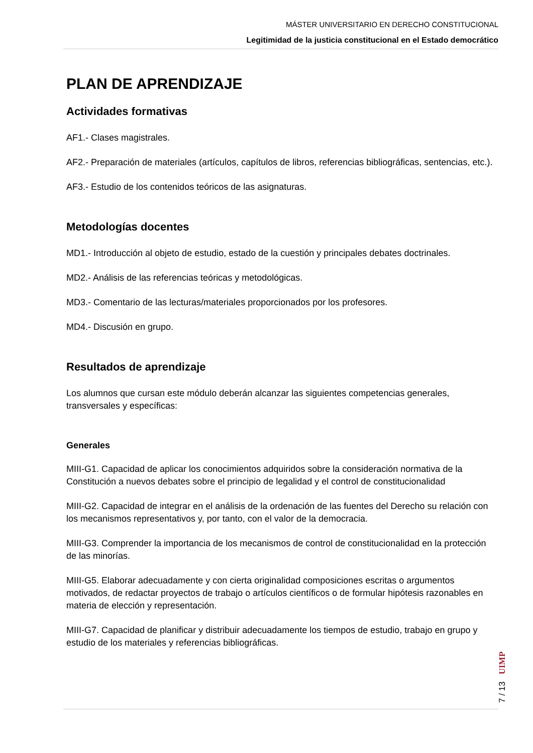MÁSTER UNIVERSITARIO EN DERECHO CONSTITUCIONAL
Legitimidad de la justicia constitucional en el Estado democrático
PLAN DE APRENDIZAJE
Actividades formativas
AF1.- Clases magistrales.
AF2.- Preparación de materiales (artículos, capítulos de libros, referencias bibliográficas, sentencias, etc.).
AF3.- Estudio de los contenidos teóricos de las asignaturas.
Metodologías docentes
MD1.- Introducción al objeto de estudio, estado de la cuestión y principales debates doctrinales.
MD2.- Análisis de las referencias teóricas y metodológicas.
MD3.- Comentario de las lecturas/materiales proporcionados por los profesores.
MD4.- Discusión en grupo.
Resultados de aprendizaje
Los alumnos que cursan este módulo deberán alcanzar las siguientes competencias generales, transversales y específicas:
Generales
MIII-G1. Capacidad de aplicar los conocimientos adquiridos sobre la consideración normativa de la Constitución a nuevos debates sobre el principio de legalidad y el control de constitucionalidad
MIII-G2. Capacidad de integrar en el análisis de la ordenación de las fuentes del Derecho su relación con los mecanismos representativos y, por tanto, con el valor de la democracia.
MIII-G3. Comprender la importancia de los mecanismos de control de constitucionalidad en la protección de las minorías.
MIII-G5. Elaborar adecuadamente y con cierta originalidad composiciones escritas o argumentos motivados, de redactar proyectos de trabajo o artículos científicos o de formular hipótesis razonables en materia de elección y representación.
MIII-G7. Capacidad de planificar y distribuir adecuadamente los tiempos de estudio, trabajo en grupo y estudio de los materiales y referencias bibliográficas.
7 / 13 UIMP